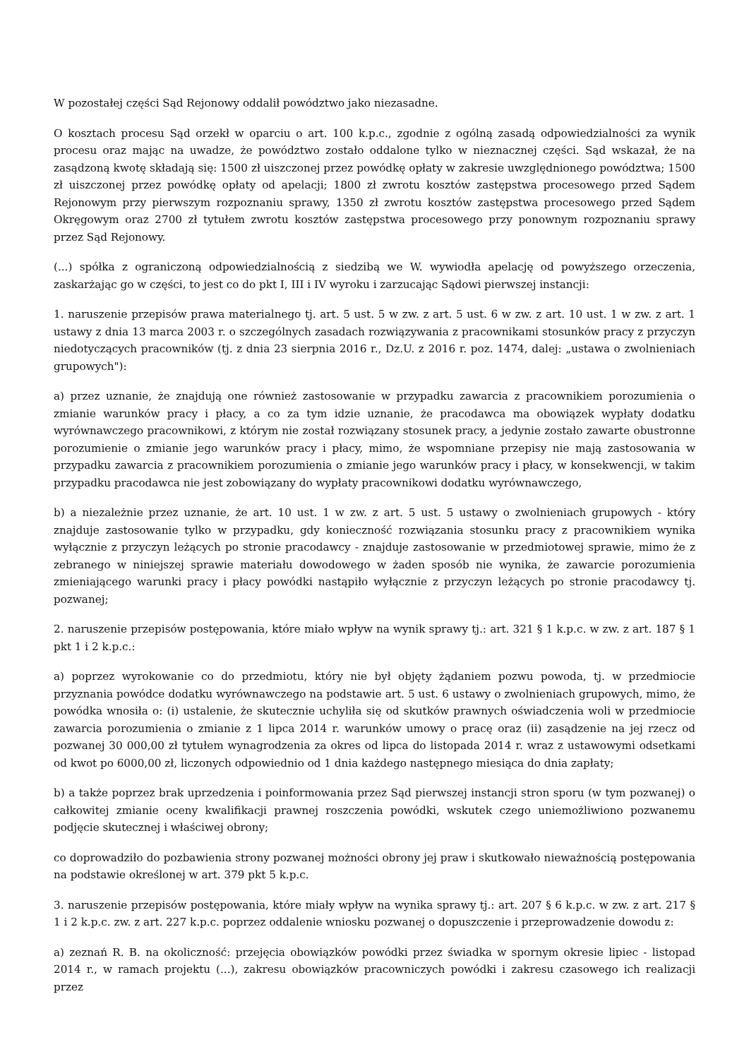W pozostałej części Sąd Rejonowy oddalił powództwo jako niezasadne.
O kosztach procesu Sąd orzekł w oparciu o art. 100 k.p.c., zgodnie z ogólną zasadą odpowiedzialności za wynik procesu oraz mając na uwadze, że powództwo zostało oddalone tylko w nieznacznej części. Sąd wskazał, że na zasądzoną kwotę składają się: 1500 zł uiszczonej przez powódkę opłaty w zakresie uwzględnionego powództwa; 1500 zł uiszczonej przez powódkę opłaty od apelacji; 1800 zł zwrotu kosztów zastępstwa procesowego przed Sądem Rejonowym przy pierwszym rozpoznaniu sprawy, 1350 zł zwrotu kosztów zastępstwa procesowego przed Sądem Okręgowym oraz 2700 zł tytułem zwrotu kosztów zastępstwa procesowego przy ponownym rozpoznaniu sprawy przez Sąd Rejonowy.
(...) spółka z ograniczoną odpowiedzialnością z siedzibą we W. wywiodła apelację od powyższego orzeczenia, zaskarżając go w części, to jest co do pkt I, III i IV wyroku i zarzucając Sądowi pierwszej instancji:
1. naruszenie przepisów prawa materialnego tj. art. 5 ust. 5 w zw. z art. 5 ust. 6 w zw. z art. 10 ust. 1 w zw. z art. 1 ustawy z dnia 13 marca 2003 r. o szczególnych zasadach rozwiązywania z pracownikami stosunków pracy z przyczyn niedotyczących pracowników (tj. z dnia 23 sierpnia 2016 r., Dz.U. z 2016 r. poz. 1474, dalej: „ustawa o zwolnieniach grupowych"):
a) przez uznanie, że znajdują one również zastosowanie w przypadku zawarcia z pracownikiem porozumienia o zmianie warunków pracy i płacy, a co za tym idzie uznanie, że pracodawca ma obowiązek wypłaty dodatku wyrównawczego pracownikowi, z którym nie został rozwiązany stosunek pracy, a jedynie zostało zawarte obustronne porozumienie o zmianie jego warunków pracy i płacy, mimo, że wspomniane przepisy nie mają zastosowania w przypadku zawarcia z pracownikiem porozumienia o zmianie jego warunków pracy i płacy, w konsekwencji, w takim przypadku pracodawca nie jest zobowiązany do wypłaty pracownikowi dodatku wyrównawczego,
b) a niezależnie przez uznanie, że art. 10 ust. 1 w zw. z art. 5 ust. 5 ustawy o zwolnieniach grupowych - który znajduje zastosowanie tylko w przypadku, gdy konieczność rozwiązania stosunku pracy z pracownikiem wynika wyłącznie z przyczyn leżących po stronie pracodawcy - znajduje zastosowanie w przedmiotowej sprawie, mimo że z zebranego w niniejszej sprawie materiału dowodowego w żaden sposób nie wynika, że zawarcie porozumienia zmieniającego warunki pracy i płacy powódki nastąpiło wyłącznie z przyczyn leżących po stronie pracodawcy tj. pozwanej;
2. naruszenie przepisów postępowania, które miało wpływ na wynik sprawy tj.: art. 321 § 1 k.p.c. w zw. z art. 187 § 1 pkt 1 i 2 k.p.c.:
a) poprzez wyrokowanie co do przedmiotu, który nie był objęty żądaniem pozwu powoda, tj. w przedmiocie przyznania powódce dodatku wyrównawczego na podstawie art. 5 ust. 6 ustawy o zwolnieniach grupowych, mimo, że powódka wnosiła o: (i) ustalenie, że skutecznie uchyliła się od skutków prawnych oświadczenia woli w przedmiocie zawarcia porozumienia o zmianie z 1 lipca 2014 r. warunków umowy o pracę oraz (ii) zasądzenie na jej rzecz od pozwanej 30 000,00 zł tytułem wynagrodzenia za okres od lipca do listopada 2014 r. wraz z ustawowymi odsetkami od kwot po 6000,00 zł, liczonych odpowiednio od 1 dnia każdego następnego miesiąca do dnia zapłaty;
b) a także poprzez brak uprzedzenia i poinformowania przez Sąd pierwszej instancji stron sporu (w tym pozwanej) o całkowitej zmianie oceny kwalifikacji prawnej roszczenia powódki, wskutek czego uniemożliwiono pozwanemu podjęcie skutecznej i właściwej obrony;
co doprowadziło do pozbawienia strony pozwanej możności obrony jej praw i skutkowało nieważnością postępowania na podstawie określonej w art. 379 pkt 5 k.p.c.
3. naruszenie przepisów postępowania, które miały wpływ na wynika sprawy tj.: art. 207 § 6 k.p.c. w zw. z art. 217 § 1 i 2 k.p.c. zw. z art. 227 k.p.c. poprzez oddalenie wniosku pozwanej o dopuszczenie i przeprowadzenie dowodu z:
a) zeznań R. B. na okoliczność: przejęcia obowiązków powódki przez świadka w spornym okresie lipiec - listopad 2014 r., w ramach projektu (...), zakresu obowiązków pracowniczych powódki i zakresu czasowego ich realizacji przez